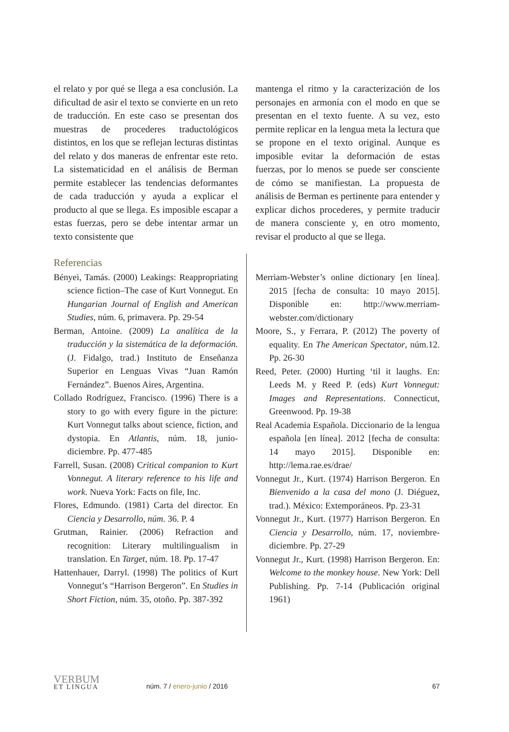el relato y por qué se llega a esa conclusión. La dificultad de asir el texto se convierte en un reto de traducción. En este caso se presentan dos muestras de procederes traductológicos distintos, en los que se reflejan lecturas distintas del relato y dos maneras de enfrentar este reto. La sistematicidad en el análisis de Berman permite establecer las tendencias deformantes de cada traducción y ayuda a explicar el producto al que se llega. Es imposible escapar a estas fuerzas, pero se debe intentar armar un texto consistente que
mantenga el ritmo y la caracterización de los personajes en armonía con el modo en que se presentan en el texto fuente. A su vez, esto permite replicar en la lengua meta la lectura que se propone en el texto original. Aunque es imposible evitar la deformación de estas fuerzas, por lo menos se puede ser consciente de cómo se manifiestan. La propuesta de análisis de Berman es pertinente para entender y explicar dichos procederes, y permite traducir de manera consciente y, en otro momento, revisar el producto al que se llega.
Referencias
Bényei, Tamás. (2000) Leakings: Reappropriating science fiction–The case of Kurt Vonnegut. En Hungarian Journal of English and American Studies, núm. 6, primavera. Pp. 29-54
Berman, Antoine. (2009) La analítica de la traducción y la sistemática de la deformación. (J. Fidalgo, trad.) Instituto de Enseñanza Superior en Lenguas Vivas “Juan Ramón Fernández”. Buenos Aires, Argentina.
Collado Rodríguez, Francisco. (1996) There is a story to go with every figure in the picture: Kurt Vonnegut talks about science, fiction, and dystopia. En Atlantis, núm. 18, junio-diciembre. Pp. 477-485
Farrell, Susan. (2008) Critical companion to Kurt Vonnegut. A literary reference to his life and work. Nueva York: Facts on file, Inc.
Flores, Edmundo. (1981) Carta del director. En Ciencia y Desarrollo, núm. 36. P. 4
Grutman, Rainier. (2006) Refraction and recognition: Literary multilingualism in translation. En Target, núm. 18. Pp. 17-47
Hattenhauer, Darryl. (1998) The politics of Kurt Vonnegut’s “Harrison Bergeron”. En Studies in Short Fiction, núm. 35, otoño. Pp. 387-392
Merriam-Webster’s online dictionary [en línea]. 2015 [fecha de consulta: 10 mayo 2015]. Disponible en: http://www.merriam-webster.com/dictionary
Moore, S., y Ferrara, P. (2012) The poverty of equality. En The American Spectator, núm.12. Pp. 26-30
Reed, Peter. (2000) Hurting ‘til it laughs. En: Leeds M. y Reed P. (eds) Kurt Vonnegut: Images and Representations. Connecticut, Greenwood. Pp. 19-38
Real Academia Española. Diccionario de la lengua española [en línea]. 2012 [fecha de consulta: 14 mayo 2015]. Disponible en: http://lema.rae.es/drae/
Vonnegut Jr., Kurt. (1974) Harrison Bergeron. En Bienvenido a la casa del mono (J. Diéguez, trad.). México: Extemporáneos. Pp. 23-31
Vonnegut Jr., Kurt. (1977) Harrison Bergeron. En Ciencia y Desarrollo, núm. 17, noviembre-diciembre. Pp. 27-29
Vonnegut Jr., Kurt. (1998) Harrison Bergeron. En: Welcome to the monkey house. New York: Dell Publishing. Pp. 7-14 (Publicación original 1961)
VERBUM
ET LINGUA
núm. 7 / enero-junio / 2016
67